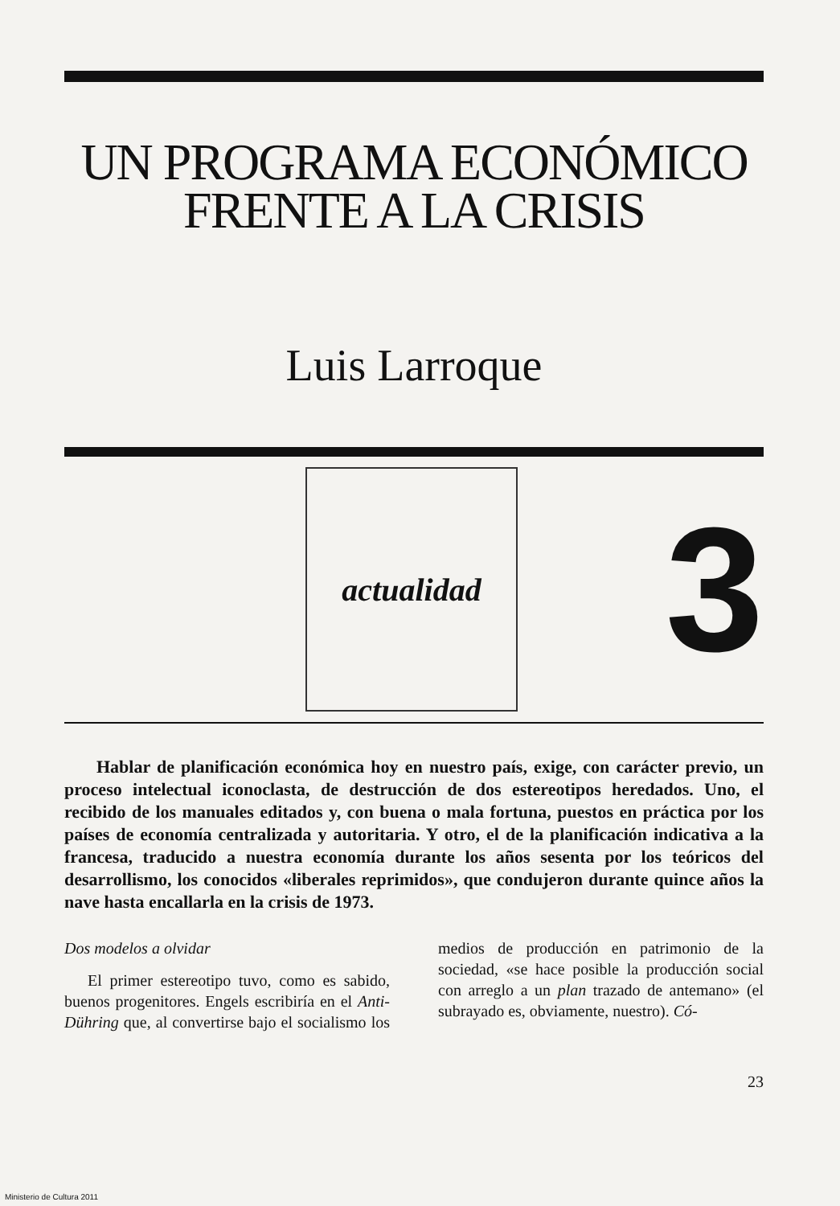UN PROGRAMA ECONÓMICO
FRENTE A LA CRISIS
Luis Larroque
actualidad
3
Hablar de planificación económica hoy en nuestro país, exige, con carácter previo, un proceso intelectual iconoclasta, de destrucción de dos estereotipos heredados. Uno, el recibido de los manuales editados y, con buena o mala fortuna, puestos en práctica por los países de economía centralizada y autoritaria. Y otro, el de la planificación indicativa a la francesa, traducido a nuestra economía durante los años sesenta por los teóricos del desarrollismo, los conocidos «liberales reprimidos», que condujeron durante quince años la nave hasta encallarla en la crisis de 1973.
Dos modelos a olvidar
El primer estereotipo tuvo, como es sabido, buenos progenitores. Engels escribiría en el Anti-Dühring que, al convertirse bajo el socialismo los medios de producción en patrimonio de la sociedad, «se hace posible la producción social con arreglo a un plan trazado de antemano» (el subrayado es, obviamente, nuestro). Có-
23
Ministerio de Cultura 2011